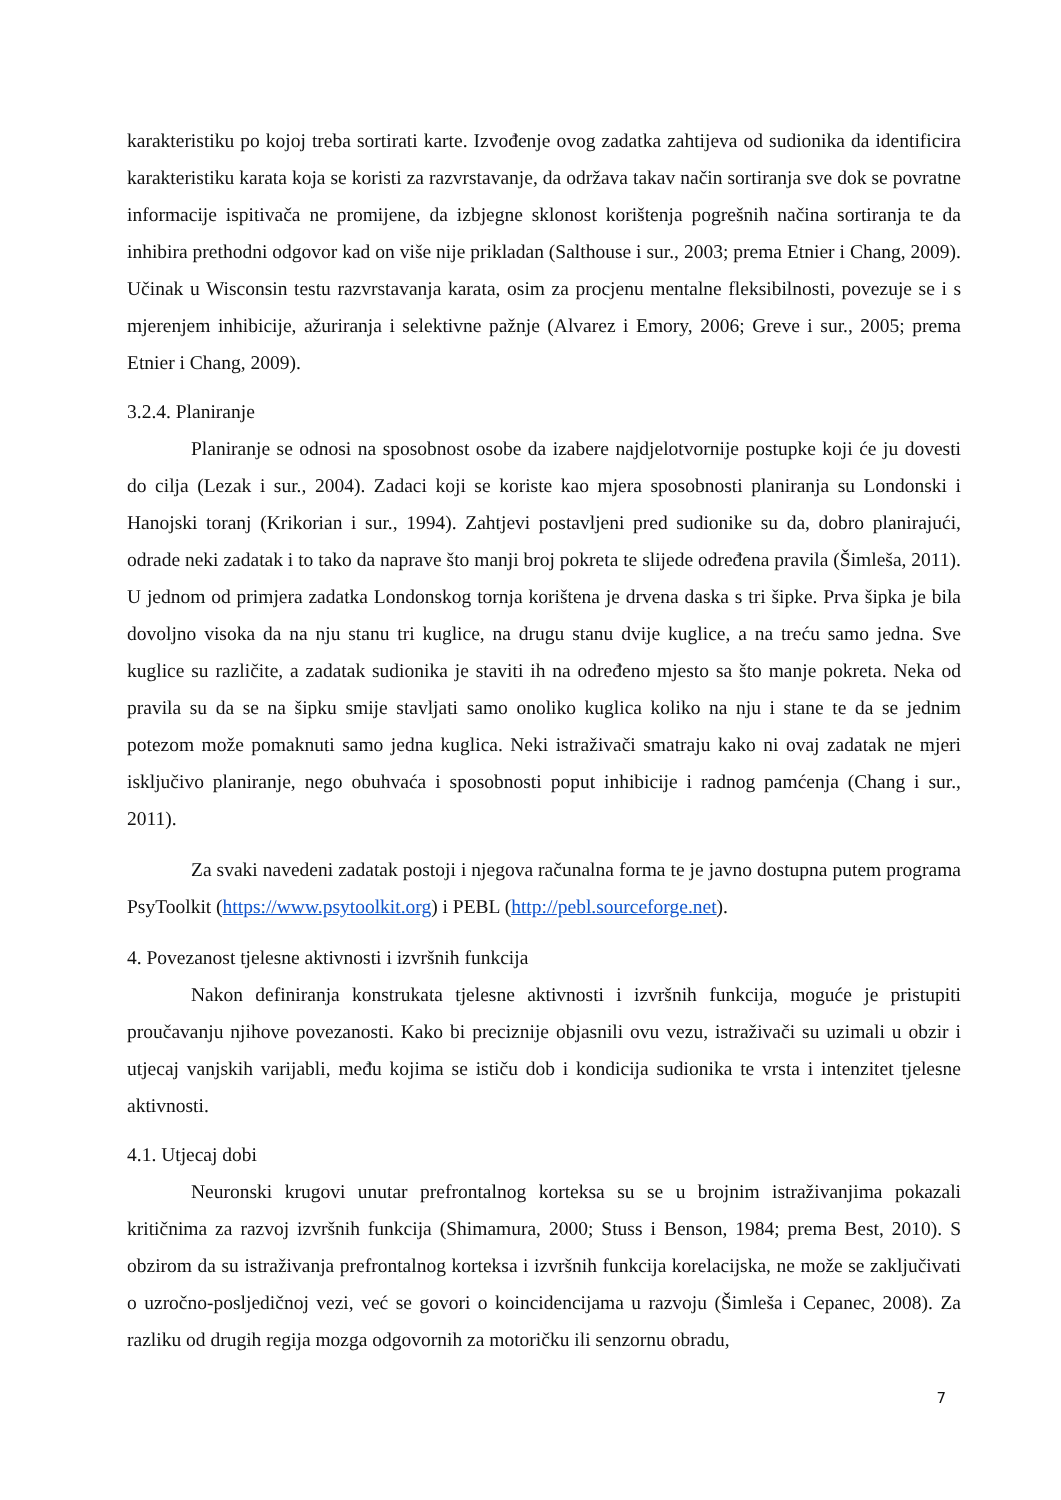karakteristiku po kojoj treba sortirati karte. Izvođenje ovog zadatka zahtijeva od sudionika da identificira karakteristiku karata koja se koristi za razvrstavanje, da održava takav način sortiranja sve dok se povratne informacije ispitivača ne promijene, da izbjegne sklonost korištenja pogrešnih načina sortiranja te da inhibira prethodni odgovor kad on više nije prikladan (Salthouse i sur., 2003; prema Etnier i Chang, 2009). Učinak u Wisconsin testu razvrstavanja karata, osim za procjenu mentalne fleksibilnosti, povezuje se i s mjerenjem inhibicije, ažuriranja i selektivne pažnje (Alvarez i Emory, 2006; Greve i sur., 2005; prema Etnier i Chang, 2009).
3.2.4. Planiranje
Planiranje se odnosi na sposobnost osobe da izabere najdjelotvornije postupke koji će ju dovesti do cilja (Lezak i sur., 2004). Zadaci koji se koriste kao mjera sposobnosti planiranja su Londonski i Hanojski toranj (Krikorian i sur., 1994). Zahtjevi postavljeni pred sudionike su da, dobro planirajući, odrade neki zadatak i to tako da naprave što manji broj pokreta te slijede određena pravila (Šimleša, 2011). U jednom od primjera zadatka Londonskog tornja korištena je drvena daska s tri šipke. Prva šipka je bila dovoljno visoka da na nju stanu tri kuglice, na drugu stanu dvije kuglice, a na treću samo jedna. Sve kuglice su različite, a zadatak sudionika je staviti ih na određeno mjesto sa što manje pokreta. Neka od pravila su da se na šipku smije stavljati samo onoliko kuglica koliko na nju i stane te da se jednim potezom može pomaknuti samo jedna kuglica. Neki istraživači smatraju kako ni ovaj zadatak ne mjeri isključivo planiranje, nego obuhvaća i sposobnosti poput inhibicije i radnog pamćenja (Chang i sur., 2011).
Za svaki navedeni zadatak postoji i njegova računalna forma te je javno dostupna putem programa PsyToolkit (https://www.psytoolkit.org) i PEBL (http://pebl.sourceforge.net).
4. Povezanost tjelesne aktivnosti i izvršnih funkcija
Nakon definiranja konstrukata tjelesne aktivnosti i izvršnih funkcija, moguće je pristupiti proučavanju njihove povezanosti. Kako bi preciznije objasnili ovu vezu, istraživači su uzimali u obzir i utjecaj vanjskih varijabli, među kojima se ističu dob i kondicija sudionika te vrsta i intenzitet tjelesne aktivnosti.
4.1. Utjecaj dobi
Neuronski krugovi unutar prefrontalnog korteksa su se u brojnim istraživanjima pokazali kritičnima za razvoj izvršnih funkcija (Shimamura, 2000; Stuss i Benson, 1984; prema Best, 2010). S obzirom da su istraživanja prefrontalnog korteksa i izvršnih funkcija korelacijska, ne može se zaključivati o uzročno-posljedičnoj vezi, već se govori o koincidencijama u razvoju (Šimleša i Cepanec, 2008). Za razliku od drugih regija mozga odgovornih za motoričku ili senzornu obradu,
7